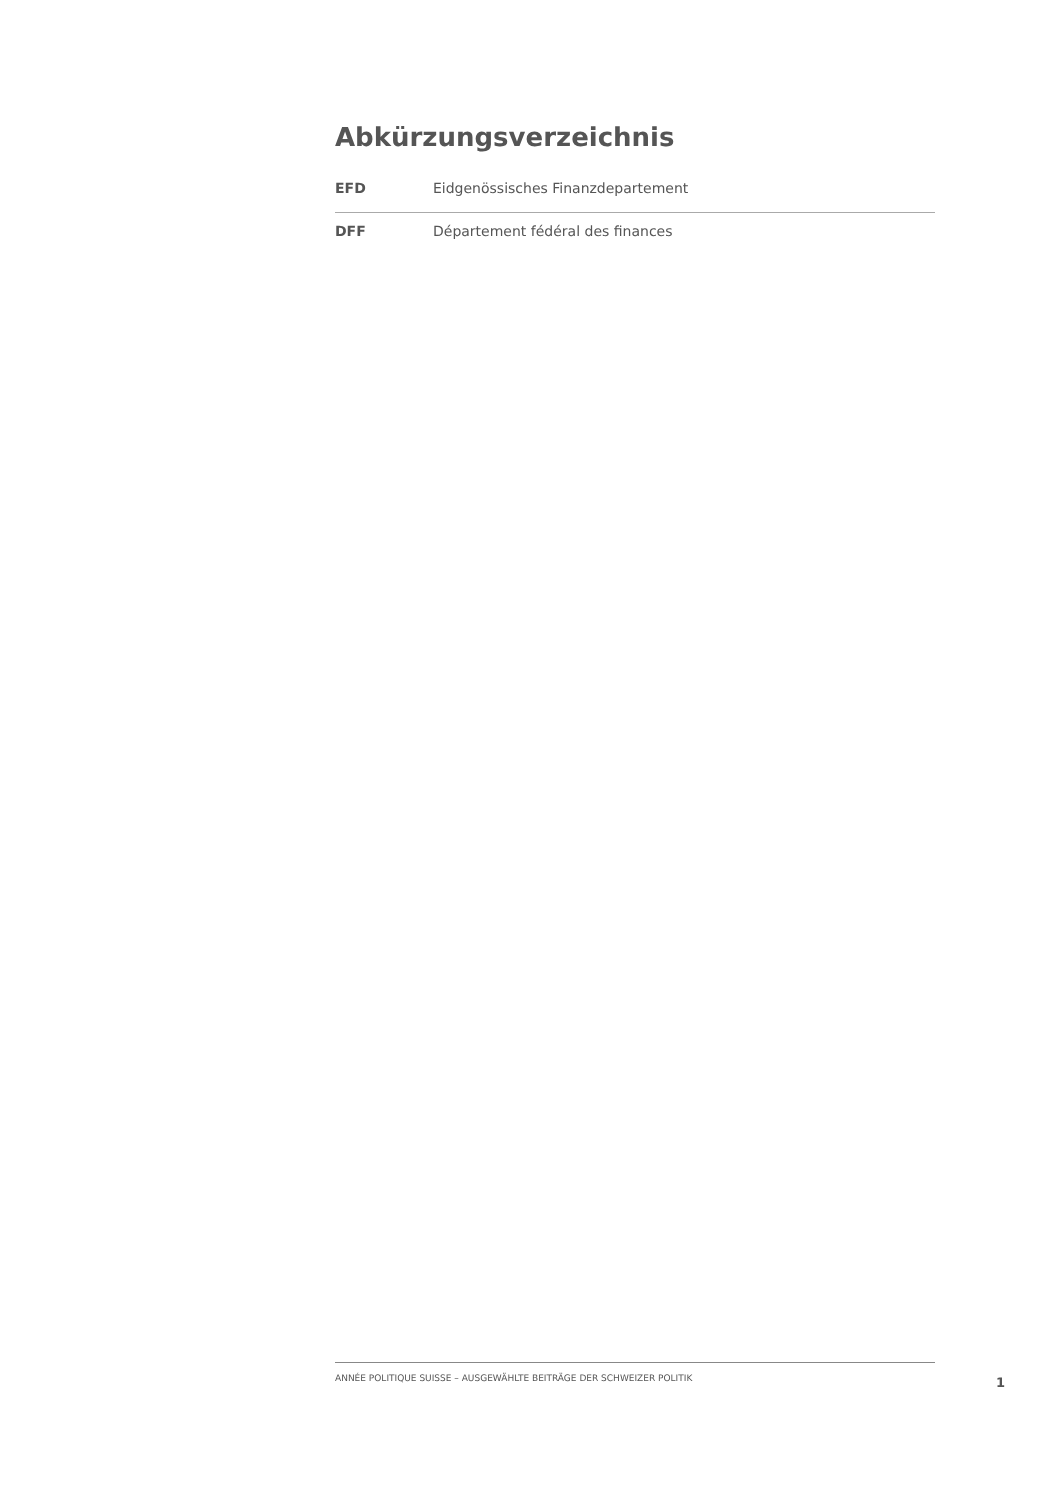Abkürzungsverzeichnis
| EFD | Eidgenössisches Finanzdepartement |
| DFF | Département fédéral des finances |
ANNÉE POLITIQUE SUISSE – AUSGEWÄHLTE BEITRÄGE DER SCHWEIZER POLITIK
1